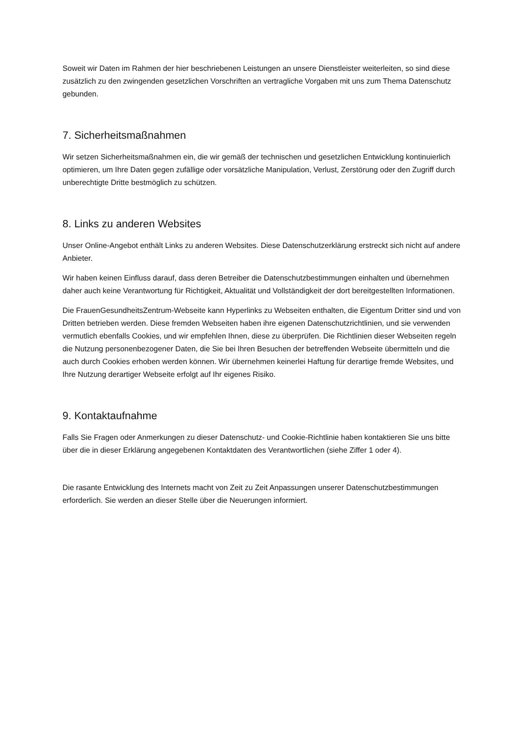Soweit wir Daten im Rahmen der hier beschriebenen Leistungen an unsere Dienstleister weiterleiten, so sind diese zusätzlich zu den zwingenden gesetzlichen Vorschriften an vertragliche Vorgaben mit uns zum Thema Datenschutz gebunden.
7. Sicherheitsmaßnahmen
Wir setzen Sicherheitsmaßnahmen ein, die wir gemäß der technischen und gesetzlichen Entwicklung kontinuierlich optimieren, um Ihre Daten gegen zufällige oder vorsätzliche Manipulation, Verlust, Zerstörung oder den Zugriff durch unberechtigte Dritte bestmöglich zu schützen.
8. Links zu anderen Websites
Unser Online-Angebot enthält Links zu anderen Websites. Diese Datenschutzerklärung erstreckt sich nicht auf andere Anbieter.
Wir haben keinen Einfluss darauf, dass deren Betreiber die Datenschutzbestimmungen einhalten und übernehmen daher auch keine Verantwortung für Richtigkeit, Aktualität und Vollständigkeit der dort bereitgestellten Informationen.
Die FrauenGesundheitsZentrum-Webseite kann Hyperlinks zu Webseiten enthalten, die Eigentum Dritter sind und von Dritten betrieben werden. Diese fremden Webseiten haben ihre eigenen Datenschutzrichtlinien, und sie verwenden vermutlich ebenfalls Cookies, und wir empfehlen Ihnen, diese zu überprüfen. Die Richtlinien dieser Webseiten regeln die Nutzung personenbezogener Daten, die Sie bei Ihren Besuchen der betreffenden Webseite übermitteln und die auch durch Cookies erhoben werden können. Wir übernehmen keinerlei Haftung für derartige fremde Websites, und Ihre Nutzung derartiger Webseite erfolgt auf Ihr eigenes Risiko.
9. Kontaktaufnahme
Falls Sie Fragen oder Anmerkungen zu dieser Datenschutz- und Cookie-Richtlinie haben kontaktieren Sie uns bitte über die in dieser Erklärung angegebenen Kontaktdaten des Verantwortlichen (siehe Ziffer 1 oder 4).
Die rasante Entwicklung des Internets macht von Zeit zu Zeit Anpassungen unserer Datenschutzbestimmungen erforderlich. Sie werden an dieser Stelle über die Neuerungen informiert.